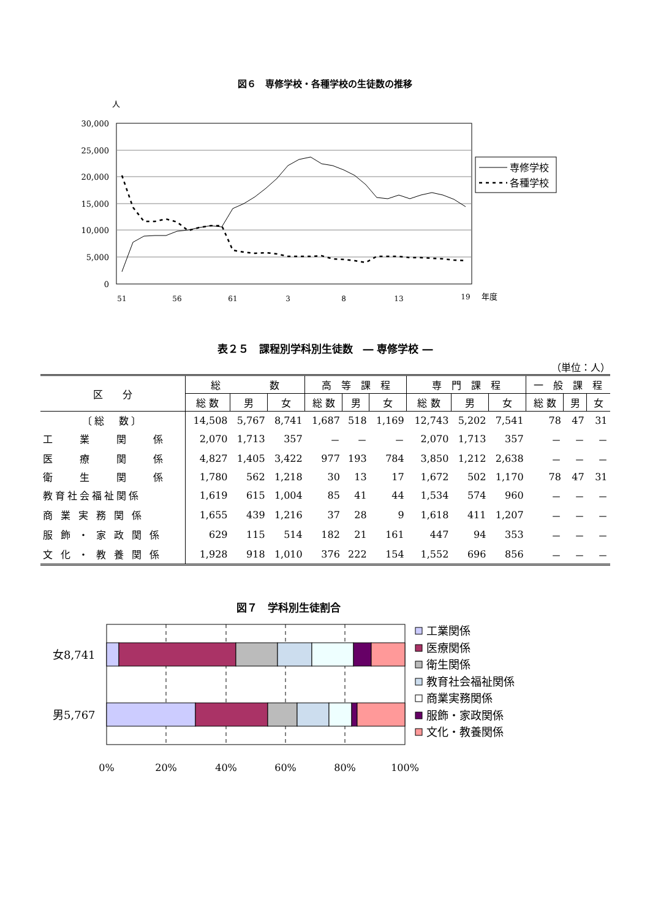図６　専修学校・各種学校の生徒数の推移
人
30,000
25,000
20,000
15,000
10,000
5,000
0
51
56
61
3
8
13
19
年度
専修学校
各種学校
表２５　課程別学科別生徒数　― 専修学校 ―
（単位：人）
| 区 分 | 総 数 | | | 高 等 課 程 | | | 専 門 課 程 | | | 一 般 課 程 | | |
| --- | --- | --- | --- | --- | --- | --- | --- | --- | --- | --- | --- | --- |
| | 総 数 | 男 | 女 | 総 数 | 男 | 女 | 総 数 | 男 | 女 | 総 数 | 男 | 女 |
| 〔総 数〕 | 14,508 | 5,767 | 8,741 | 1,687 | 518 | 1,169 | 12,743 | 5,202 | 7,541 | 78 | 47 | 31 |
| 工 業 関 係 | 2,070 | 1,713 | 357 | － | － | － | 2,070 | 1,713 | 357 | － | － | － |
| 医 療 関 係 | 4,827 | 1,405 | 3,422 | 977 | 193 | 784 | 3,850 | 1,212 | 2,638 | － | － | － |
| 衛 生 関 係 | 1,780 | 562 | 1,218 | 30 | 13 | 17 | 1,672 | 502 | 1,170 | 78 | 47 | 31 |
| 教育社会福祉関係 | 1,619 | 615 | 1,004 | 85 | 41 | 44 | 1,534 | 574 | 960 | － | － | － |
| 商 業 実 務 関 係 | 1,655 | 439 | 1,216 | 37 | 28 | 9 | 1,618 | 411 | 1,207 | － | － | － |
| 服 飾 ・ 家 政 関 係 | 629 | 115 | 514 | 182 | 21 | 161 | 447 | 94 | 353 | － | － | － |
| 文 化 ・ 教 養 関 係 | 1,928 | 918 | 1,010 | 376 | 222 | 154 | 1,552 | 696 | 856 | － | － | － |
図７　学科別生徒割合
女8,741
男5,767
0%
20%
40%
60%
80%
100%
工業関係
医療関係
衛生関係
教育社会福祉関係
商業実務関係
服飾・家政関係
文化・教養関係